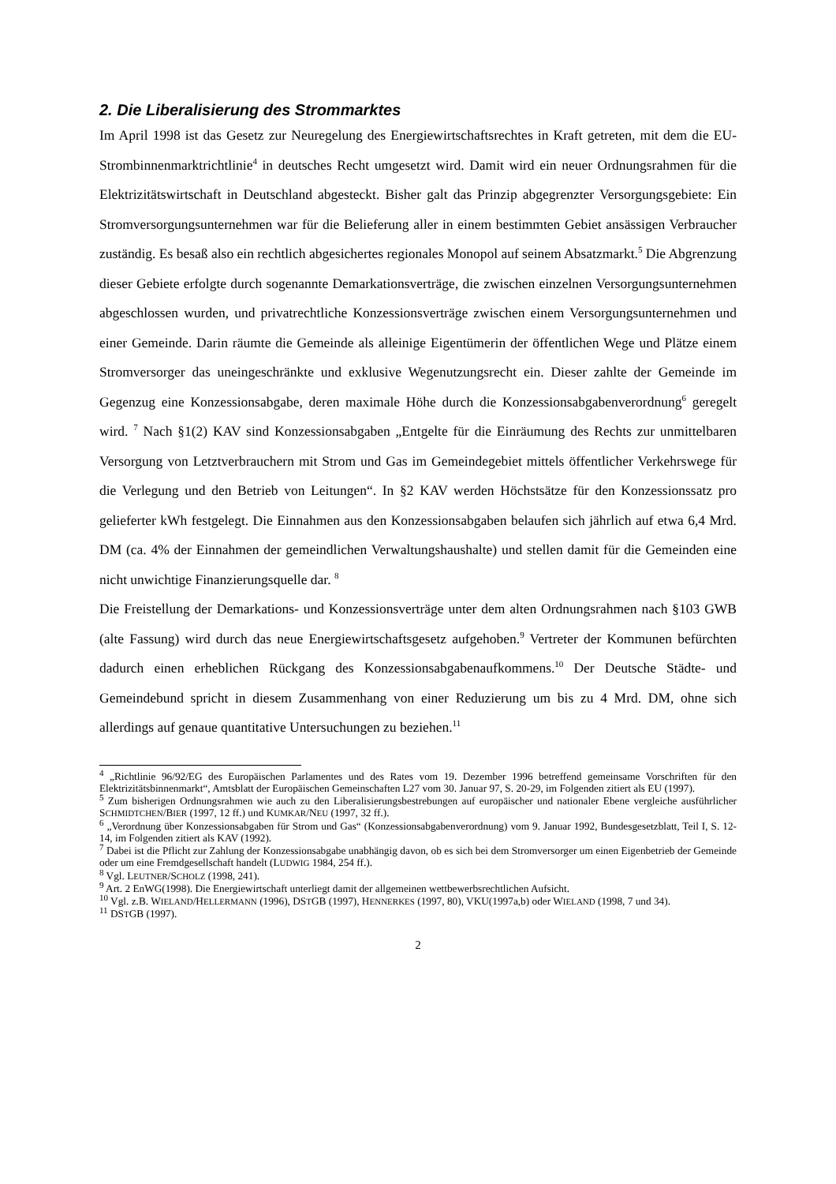2. Die Liberalisierung des Strommarktes
Im April 1998 ist das Gesetz zur Neuregelung des Energiewirtschaftsrechtes in Kraft getreten, mit dem die EU-Strombinnenmarktrichtlinie<sup>4</sup> in deutsches Recht umgesetzt wird. Damit wird ein neuer Ordnungsrahmen für die Elektrizitätswirtschaft in Deutschland abgesteckt. Bisher galt das Prinzip abgegrenzter Versorgungsgebiete: Ein Stromversorgungsunternehmen war für die Belieferung aller in einem bestimmten Gebiet ansässigen Verbraucher zuständig. Es besaß also ein rechtlich abgesichertes regionales Monopol auf seinem Absatzmarkt.<sup>5</sup> Die Abgrenzung dieser Gebiete erfolgte durch sogenannte Demarkationsverträge, die zwischen einzelnen Versorgungsunternehmen abgeschlossen wurden, und privatrechtliche Konzessions­verträge zwischen einem Versorgungsunternehmen und einer Gemeinde. Darin räumte die Gemeinde als alleinige Eigentümerin der öffentlichen Wege und Plätze einem Stromversorger das uneingeschränkte und exklusive Wegenutzungsrecht ein. Dieser zahlte der Gemeinde im Gegenzug eine Konzessionsabgabe, deren maximale Höhe durch die Konzessionsabgaben­verordnung<sup>6</sup> geregelt wird. <sup>7</sup> Nach §1(2) KAV sind Konzessionsabgaben „Entgelte für die Einräumung des Rechts zur unmittelbaren Versorgung von Letztverbrauchern mit Strom und Gas im Gemeindegebiet mittels öffentlicher Verkehrswege für die Verlegung und den Betrieb von Leitungen“. In §2 KAV werden Höchstsätze für den Konzessionssatz pro gelieferter kWh festgelegt. Die Einnahmen aus den Konzessionsabgaben belaufen sich jährlich auf etwa 6,4 Mrd. DM (ca. 4% der Einnahmen der gemeindlichen Verwaltungshaushalte) und stellen damit für die Gemeinden eine nicht unwichtige Finanzierungsquelle dar. <sup>8</sup>
Die Freistellung der Demarkations- und Konzessionsverträge unter dem alten Ordnungsrahmen nach §103 GWB (alte Fassung) wird durch das neue Energiewirtschafts­gesetz aufgehoben.<sup>9</sup> Vertreter der Kommunen befürchten dadurch einen erheblichen Rückgang des Konzessionsabgabenaufkommens.<sup>10</sup> Der Deutsche Städte- und Gemeindebund spricht in diesem Zusammenhang von einer Reduzierung um bis zu 4 Mrd. DM, ohne sich allerdings auf genaue quantitative Untersuchungen zu beziehen.<sup>11</sup>
<sup>4</sup> „Richtlinie 96/92/EG des Europäischen Parlamentes und des Rates vom 19. Dezember 1996 betreffend gemeinsame Vorschriften für den Elektrizitätsbinnenmarkt“, Amtsblatt der Europäischen Gemeinschaften L27 vom 30. Januar 97, S. 20-29, im Folgenden zitiert als EU (1997).
<sup>5</sup> Zum bisherigen Ordnungsrahmen wie auch zu den Liberalisierungsbestrebungen auf europäischer und nationaler Ebene vergleiche ausführlicher SCHMIDTCHEN/BIER (1997, 12 ff.) und KUMKAR/NEU (1997, 32 ff.).
<sup>6</sup> „Verordnung über Konzessionsabgaben für Strom und Gas“ (Konzessionsabgabenverordnung) vom 9. Januar 1992, Bundesgesetzblatt, Teil I, S. 12-14, im Folgenden zitiert als KAV (1992).
<sup>7</sup> Dabei ist die Pflicht zur Zahlung der Konzessionsabgabe unabhängig davon, ob es sich bei dem Stromversorger um einen Eigenbetrieb der Gemeinde oder um eine Fremdgesellschaft handelt (LUDWIG 1984, 254 ff.).
<sup>8</sup> Vgl. LEUTNER/SCHOLZ (1998, 241).
<sup>9</sup> Art. 2 EnWG(1998). Die Energiewirtschaft unterliegt damit der allgemeinen wettbewerbsrechtlichen Aufsicht.
<sup>10</sup> Vgl. z.B. WIELAND/HELLERMANN (1996), DSTGB (1997), HENNERKES (1997, 80), VKU(1997a,b) oder WIELAND (1998, 7 und 34).
<sup>11</sup> DSTGB (1997).
2